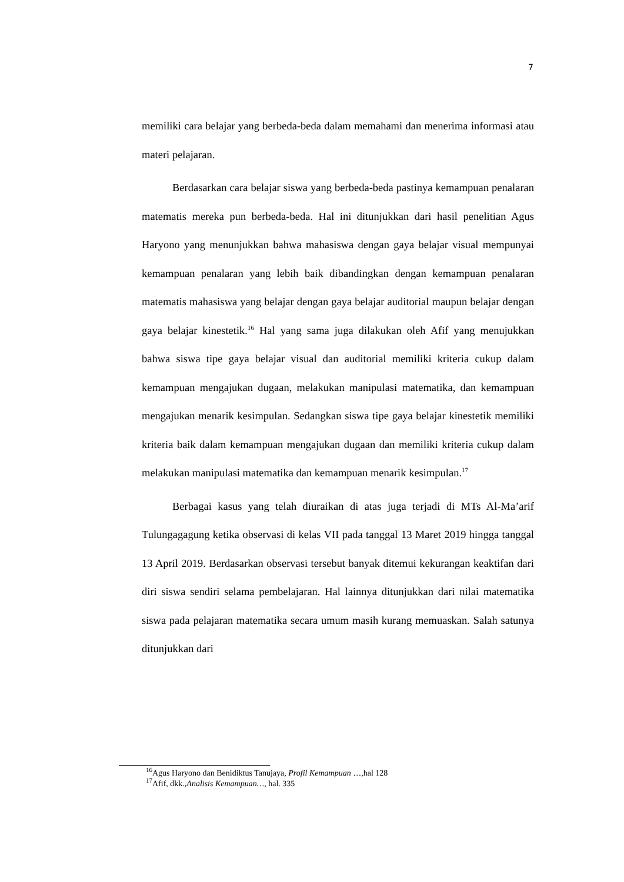7
memiliki cara belajar yang berbeda-beda dalam memahami dan menerima informasi atau materi pelajaran.
Berdasarkan cara belajar siswa yang berbeda-beda pastinya kemampuan penalaran matematis mereka pun berbeda-beda. Hal ini ditunjukkan dari hasil penelitian Agus Haryono yang menunjukkan bahwa mahasiswa dengan gaya belajar visual mempunyai kemampuan penalaran yang lebih baik dibandingkan dengan kemampuan penalaran matematis mahasiswa yang belajar dengan gaya belajar auditorial maupun belajar dengan gaya belajar kinestetik.<sup>16</sup> Hal yang sama juga dilakukan oleh Afif yang menujukkan bahwa siswa tipe gaya belajar visual dan auditorial memiliki kriteria cukup dalam kemampuan mengajukan dugaan, melakukan manipulasi matematika, dan kemampuan mengajukan menarik kesimpulan. Sedangkan siswa tipe gaya belajar kinestetik memiliki kriteria baik dalam kemampuan mengajukan dugaan dan memiliki kriteria cukup dalam melakukan manipulasi matematika dan kemampuan menarik kesimpulan.<sup>17</sup>
Berbagai kasus yang telah diuraikan di atas juga terjadi di MTs Al-Ma’arif Tulungagagung ketika observasi di kelas VII pada tanggal 13 Maret 2019 hingga tanggal 13 April 2019. Berdasarkan observasi tersebut banyak ditemui kekurangan keaktifan dari diri siswa sendiri selama pembelajaran. Hal lainnya ditunjukkan dari nilai matematika siswa pada pelajaran matematika secara umum masih kurang memuaskan. Salah satunya ditunjukkan dari
<sup>16</sup> Agus Haryono dan Benidiktus Tanujaya, Profil Kemampuan …,hal 128
<sup>17</sup> Afif, dkk.,Analisis Kemampuan…, hal. 335